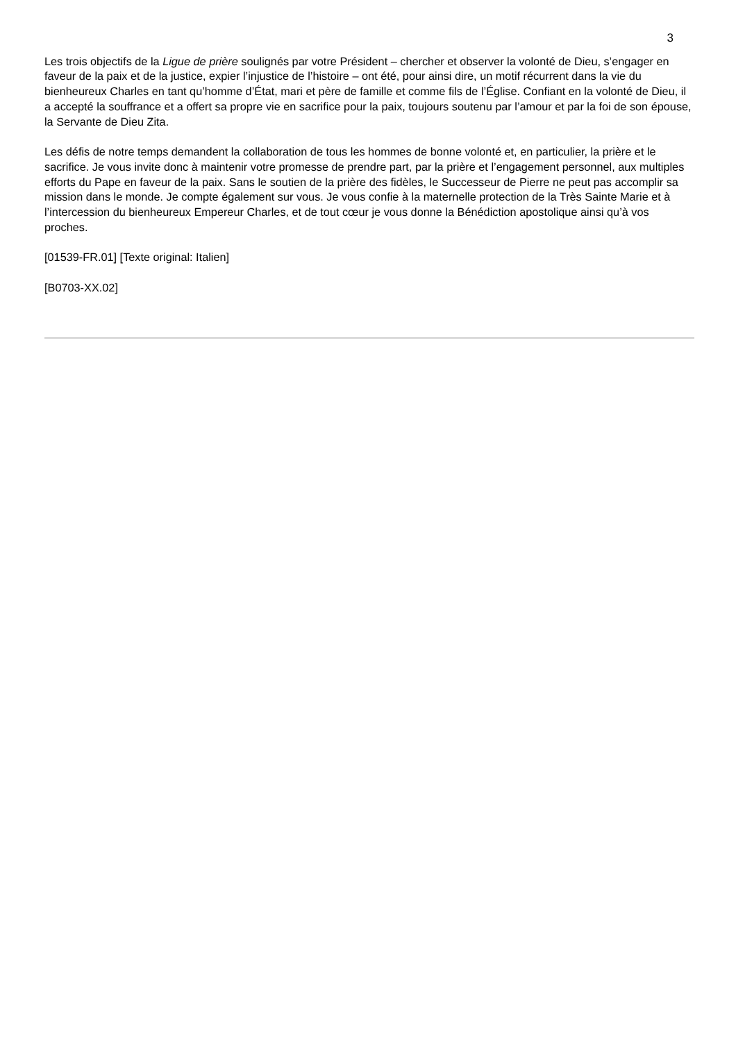3
Les trois objectifs de la Ligue de prière soulignés par votre Président – chercher et observer la volonté de Dieu, s’engager en faveur de la paix et de la justice, expier l’injustice de l’histoire – ont été, pour ainsi dire, un motif récurrent dans la vie du bienheureux Charles en tant qu’homme d’État, mari et père de famille et comme fils de l’Église. Confiant en la volonté de Dieu, il a accepté la souffrance et a offert sa propre vie en sacrifice pour la paix, toujours soutenu par l’amour et par la foi de son épouse, la Servante de Dieu Zita.
Les défis de notre temps demandent la collaboration de tous les hommes de bonne volonté et, en particulier, la prière et le sacrifice. Je vous invite donc à maintenir votre promesse de prendre part, par la prière et l’engagement personnel, aux multiples efforts du Pape en faveur de la paix. Sans le soutien de la prière des fidèles, le Successeur de Pierre ne peut pas accomplir sa mission dans le monde. Je compte également sur vous. Je vous confie à la maternelle protection de la Très Sainte Marie et à l’intercession du bienheureux Empereur Charles, et de tout cœur je vous donne la Bénédiction apostolique ainsi qu’à vos proches.
[01539-FR.01] [Texte original: Italien]
[B0703-XX.02]